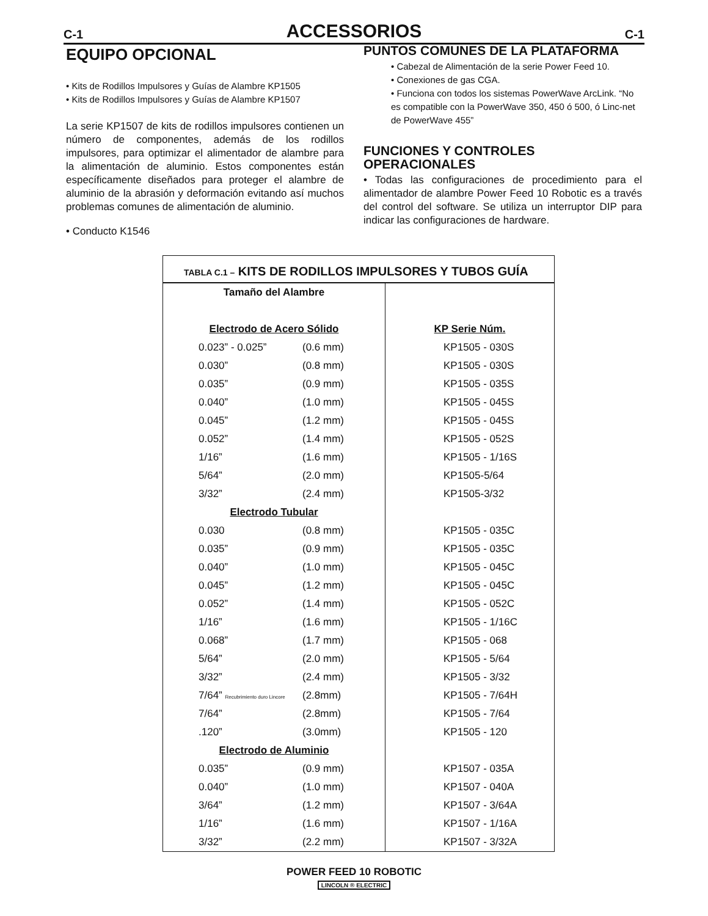C-1 ACCESSORIOS C-1
EQUIPO OPCIONAL
• Kits de Rodillos Impulsores y Guías de Alambre KP1505
• Kits de Rodillos Impulsores y Guías de Alambre KP1507
La serie KP1507 de kits de rodillos impulsores contienen un número de componentes, además de los rodillos impulsores, para optimizar el alimentador de alambre para la alimentación de aluminio. Estos componentes están específicamente diseñados para proteger el alambre de aluminio de la abrasión y deformación evitando así muchos problemas comunes de alimentación de aluminio.
• Conducto K1546
PUNTOS COMUNES DE LA PLATAFORMA
• Cabezal de Alimentación de la serie Power Feed 10.
• Conexiones de gas CGA.
• Funciona con todos los sistemas PowerWave ArcLink. “No es compatible con la PowerWave 350, 450 ó 500, ó Linc-net de PowerWave 455”
FUNCIONES Y CONTROLES OPERACIONALES
• Todas las configuraciones de procedimiento para el alimentador de alambre Power Feed 10 Robotic es a través del control del software. Se utiliza un interruptor DIP para indicar las configuraciones de hardware.
TABLA C.1 – KITS DE RODILLOS IMPULSORES Y TUBOS GUÍA
| Tamaño del Alambre | | |
| Electrodo de Acero Sólido | | KP Serie Núm. |
| 0.023” - 0.025” | (0.6 mm) | KP1505 - 030S |
| 0.030” | (0.8 mm) | KP1505 - 030S |
| 0.035” | (0.9 mm) | KP1505 - 035S |
| 0.040” | (1.0 mm) | KP1505 - 045S |
| 0.045” | (1.2 mm) | KP1505 - 045S |
| 0.052” | (1.4 mm) | KP1505 - 052S |
| 1/16” | (1.6 mm) | KP1505 - 1/16S |
| 5/64” | (2.0 mm) | KP1505-5/64 |
| 3/32” | (2.4 mm) | KP1505-3/32 |
| Electrodo Tubular | | |
| 0.030 | (0.8 mm) | KP1505 - 035C |
| 0.035” | (0.9 mm) | KP1505 - 035C |
| 0.040” | (1.0 mm) | KP1505 - 045C |
| 0.045” | (1.2 mm) | KP1505 - 045C |
| 0.052” | (1.4 mm) | KP1505 - 052C |
| 1/16” | (1.6 mm) | KP1505 - 1/16C |
| 0.068” | (1.7 mm) | KP1505 - 068 |
| 5/64” | (2.0 mm) | KP1505 - 5/64 |
| 3/32” | (2.4 mm) | KP1505 - 3/32 |
| 7/64” Recubrimiento duro Lincore | (2.8mm) | KP1505 - 7/64H |
| 7/64” | (2.8mm) | KP1505 - 7/64 |
| .120” | (3.0mm) | KP1505 - 120 |
| Electrodo de Aluminio | | |
| 0.035” | (0.9 mm) | KP1507 - 035A |
| 0.040” | (1.0 mm) | KP1507 - 040A |
| 3/64” | (1.2 mm) | KP1507 - 3/64A |
| 1/16” | (1.6 mm) | KP1507 - 1/16A |
| 3/32” | (2.2 mm) | KP1507 - 3/32A |
POWER FEED 10 ROBOTIC
LINCOLN ® ELECTRIC